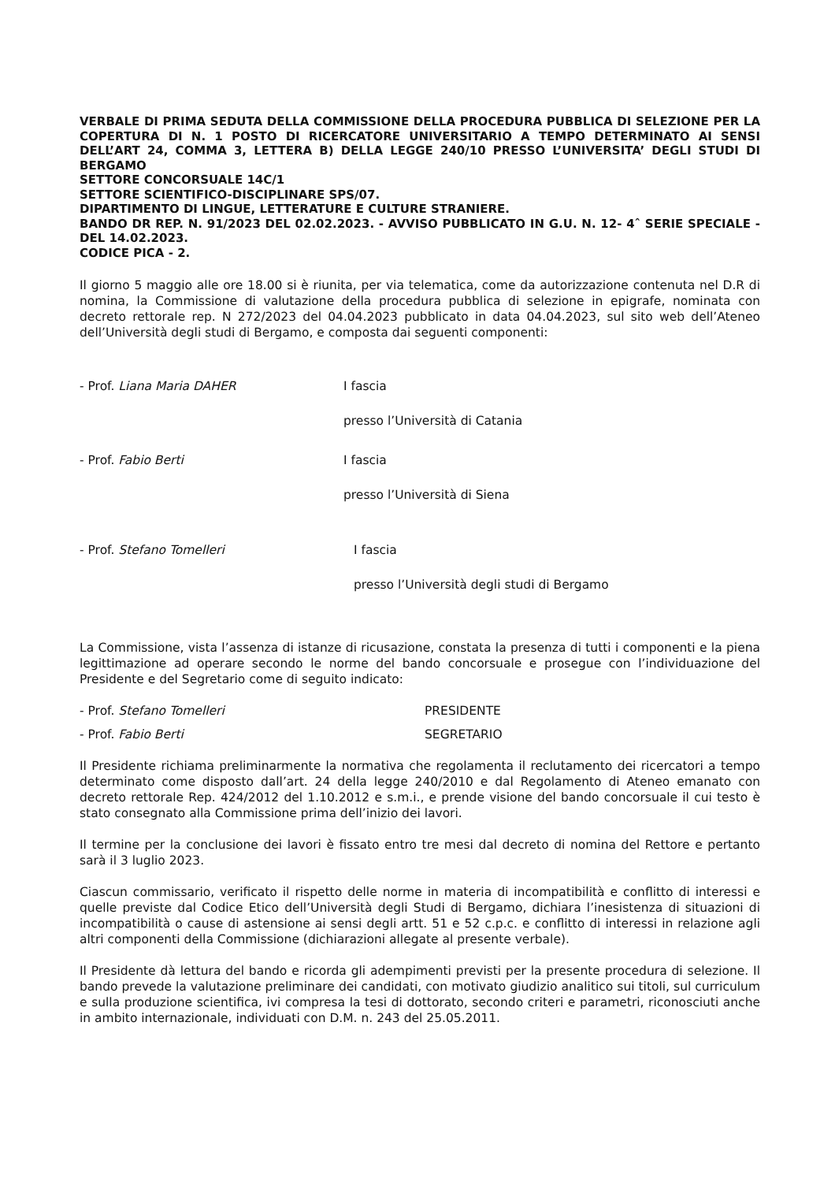VERBALE DI PRIMA SEDUTA DELLA COMMISSIONE DELLA PROCEDURA PUBBLICA DI SELEZIONE PER LA COPERTURA DI N. 1 POSTO DI RICERCATORE UNIVERSITARIO A TEMPO DETERMINATO AI SENSI DELL’ART 24, COMMA 3, LETTERA B) DELLA LEGGE 240/10 PRESSO L’UNIVERSITA’ DEGLI STUDI DI BERGAMO
SETTORE CONCORSUALE 14C/1
SETTORE SCIENTIFICO-DISCIPLINARE SPS/07.
DIPARTIMENTO DI LINGUE, LETTERATURE E CULTURE STRANIERE.
BANDO DR REP. N. 91/2023 DEL 02.02.2023. - AVVISO PUBBLICATO IN G.U. N. 12- 4ˆ SERIE SPECIALE - DEL 14.02.2023.
CODICE PICA - 2.
Il giorno 5 maggio alle ore 18.00 si è riunita, per via telematica, come da autorizzazione contenuta nel D.R di nomina, la Commissione di valutazione della procedura pubblica di selezione in epigrafe, nominata con decreto rettorale rep. N 272/2023 del 04.04.2023 pubblicato in data 04.04.2023, sul sito web dell’Ateneo dell’Università degli studi di Bergamo, e composta dai seguenti componenti:
- Prof. Liana Maria DAHER I fascia
presso l’Università di Catania
- Prof. Fabio Berti I fascia
presso l’Università di Siena
- Prof. Stefano Tomelleri I fascia
presso l’Università degli studi di Bergamo
La Commissione, vista l’assenza di istanze di ricusazione, constata la presenza di tutti i componenti e la piena legittimazione ad operare secondo le norme del bando concorsuale e prosegue con l’individuazione del Presidente e del Segretario come di seguito indicato:
- Prof. Stefano Tomelleri PRESIDENTE
- Prof. Fabio Berti SEGRETARIO
Il Presidente richiama preliminarmente la normativa che regolamenta il reclutamento dei ricercatori a tempo determinato come disposto dall’art. 24 della legge 240/2010 e dal Regolamento di Ateneo emanato con decreto rettorale Rep. 424/2012 del 1.10.2012 e s.m.i., e prende visione del bando concorsuale il cui testo è stato consegnato alla Commissione prima dell’inizio dei lavori.
Il termine per la conclusione dei lavori è fissato entro tre mesi dal decreto di nomina del Rettore e pertanto sarà il 3 luglio 2023.
Ciascun commissario, verificato il rispetto delle norme in materia di incompatibilità e conflitto di interessi e quelle previste dal Codice Etico dell’Università degli Studi di Bergamo, dichiara l’inesistenza di situazioni di incompatibilità o cause di astensione ai sensi degli artt. 51 e 52 c.p.c. e conflitto di interessi in relazione agli altri componenti della Commissione (dichiarazioni allegate al presente verbale).
Il Presidente dà lettura del bando e ricorda gli adempimenti previsti per la presente procedura di selezione. Il bando prevede la valutazione preliminare dei candidati, con motivato giudizio analitico sui titoli, sul curriculum e sulla produzione scientifica, ivi compresa la tesi di dottorato, secondo criteri e parametri, riconosciuti anche in ambito internazionale, individuati con D.M. n. 243 del 25.05.2011.